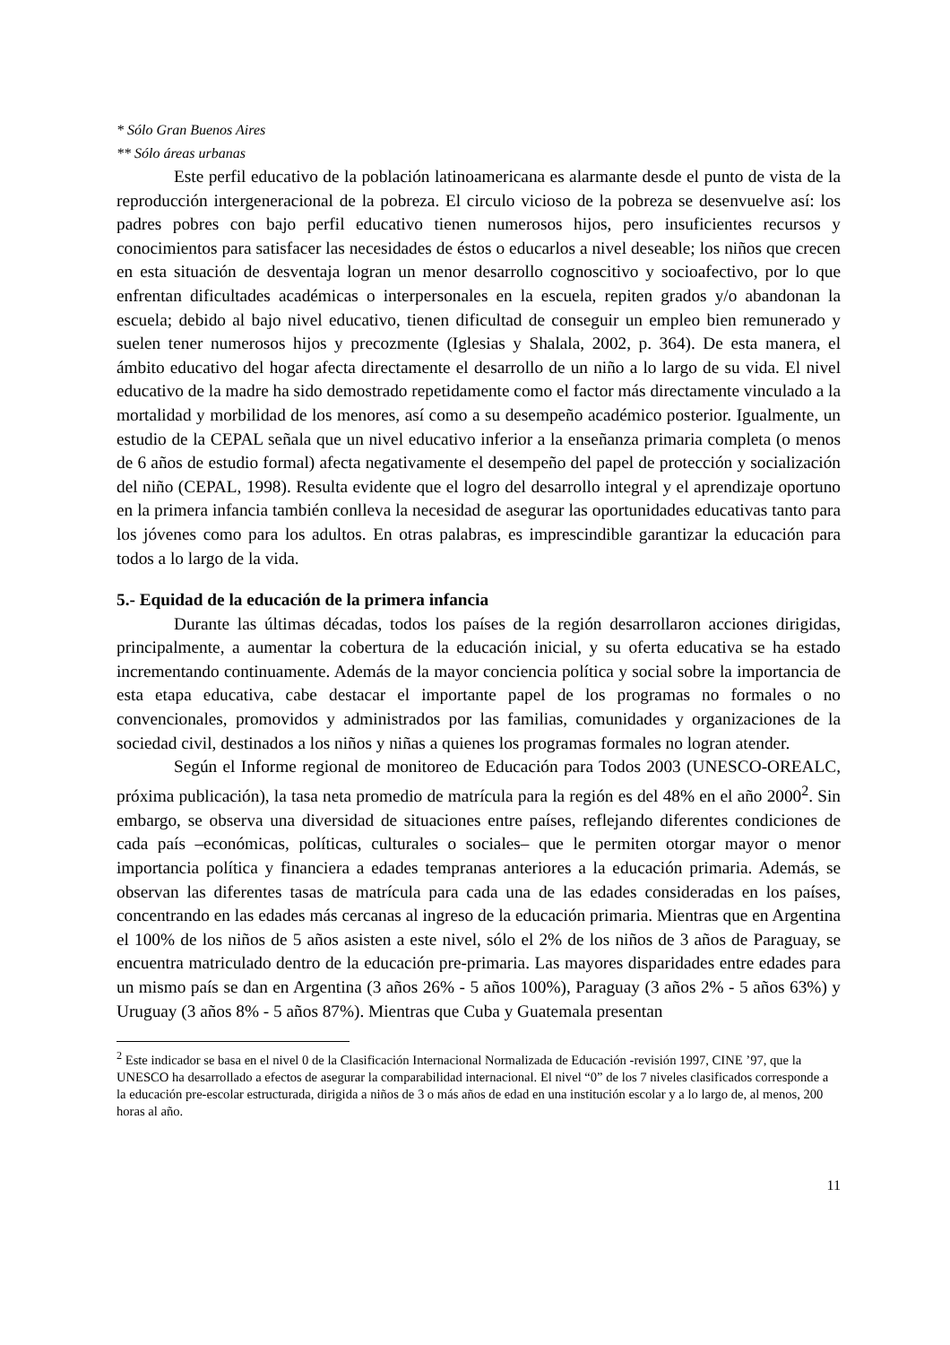* Sólo Gran Buenos Aires
** Sólo áreas urbanas
Este perfil educativo de la población latinoamericana es alarmante desde el punto de vista de la reproducción intergeneracional de la pobreza. El circulo vicioso de la pobreza se desenvuelve así: los padres pobres con bajo perfil educativo tienen numerosos hijos, pero insuficientes recursos y conocimientos para satisfacer las necesidades de éstos o educarlos a nivel deseable; los niños que crecen en esta situación de desventaja logran un menor desarrollo cognoscitivo y socioafectivo, por lo que enfrentan dificultades académicas o interpersonales en la escuela, repiten grados y/o abandonan la escuela; debido al bajo nivel educativo, tienen dificultad de conseguir un empleo bien remunerado y suelen tener numerosos hijos y precozmente (Iglesias y Shalala, 2002, p. 364). De esta manera, el ámbito educativo del hogar afecta directamente el desarrollo de un niño a lo largo de su vida. El nivel educativo de la madre ha sido demostrado repetidamente como el factor más directamente vinculado a la mortalidad y morbilidad de los menores, así como a su desempeño académico posterior. Igualmente, un estudio de la CEPAL señala que un nivel educativo inferior a la enseñanza primaria completa (o menos de 6 años de estudio formal) afecta negativamente el desempeño del papel de protección y socialización del niño (CEPAL, 1998). Resulta evidente que el logro del desarrollo integral y el aprendizaje oportuno en la primera infancia también conlleva la necesidad de asegurar las oportunidades educativas tanto para los jóvenes como para los adultos. En otras palabras, es imprescindible garantizar la educación para todos a lo largo de la vida.
5.- Equidad de la educación de la primera infancia
Durante las últimas décadas, todos los países de la región desarrollaron acciones dirigidas, principalmente, a aumentar la cobertura de la educación inicial, y su oferta educativa se ha estado incrementando continuamente. Además de la mayor conciencia política y social sobre la importancia de esta etapa educativa, cabe destacar el importante papel de los programas no formales o no convencionales, promovidos y administrados por las familias, comunidades y organizaciones de la sociedad civil, destinados a los niños y niñas a quienes los programas formales no logran atender.
Según el Informe regional de monitoreo de Educación para Todos 2003 (UNESCO-OREALC, próxima publicación), la tasa neta promedio de matrícula para la región es del 48% en el año 2000<sup>2</sup>. Sin embargo, se observa una diversidad de situaciones entre países, reflejando diferentes condiciones de cada país –económicas, políticas, culturales o sociales– que le permiten otorgar mayor o menor importancia política y financiera a edades tempranas anteriores a la educación primaria. Además, se observan las diferentes tasas de matrícula para cada una de las edades consideradas en los países, concentrando en las edades más cercanas al ingreso de la educación primaria. Mientras que en Argentina el 100% de los niños de 5 años asisten a este nivel, sólo el 2% de los niños de 3 años de Paraguay, se encuentra matriculado dentro de la educación pre-primaria. Las mayores disparidades entre edades para un mismo país se dan en Argentina (3 años 26% - 5 años 100%), Paraguay (3 años 2% - 5 años 63%) y Uruguay (3 años 8% - 5 años 87%). Mientras que Cuba y Guatemala presentan
<sup>2</sup> Este indicador se basa en el nivel 0 de la Clasificación Internacional Normalizada de Educación -revisión 1997, CINE ’97, que la UNESCO ha desarrollado a efectos de asegurar la comparabilidad internacional. El nivel “0” de los 7 niveles clasificados corresponde a la educación pre-escolar estructurada, dirigida a niños de 3 o más años de edad en una institución escolar y a lo largo de, al menos, 200 horas al año.
11